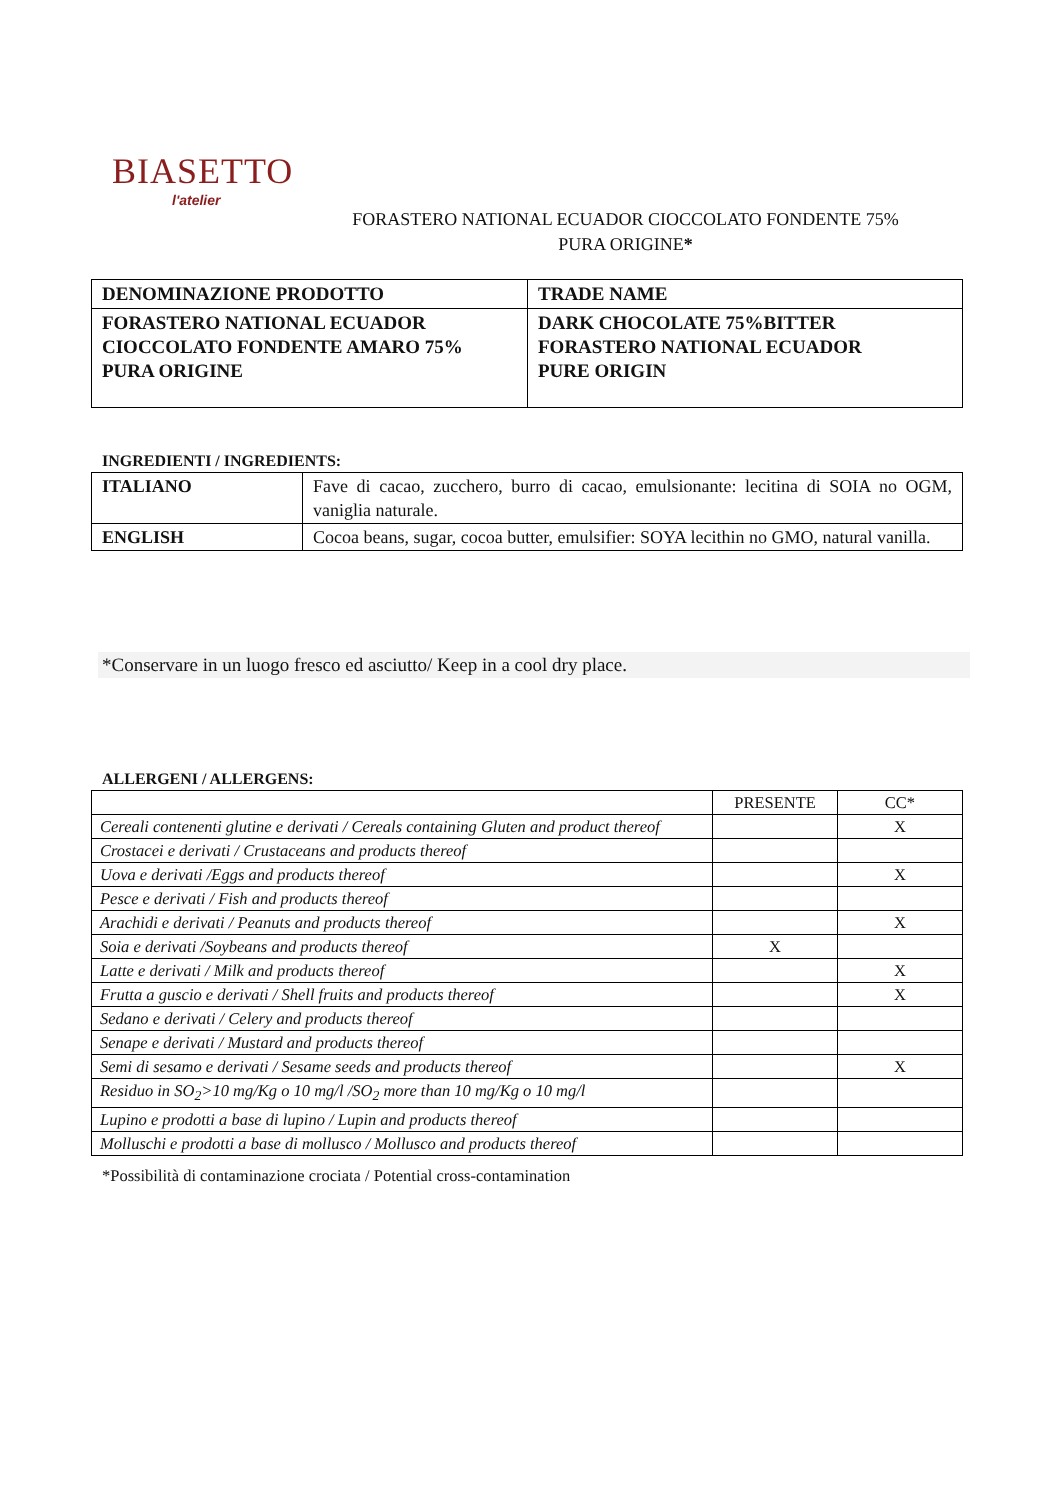BIASETTO
l'atelier
FORASTERO NATIONAL ECUADOR CIOCCOLATO FONDENTE 75%
PURA ORIGINE*
| DENOMINAZIONE PRODOTTO | TRADE NAME |
| FORASTERO NATIONAL ECUADOR CIOCCOLATO FONDENTE AMARO 75% PURA ORIGINE | DARK CHOCOLATE 75%BITTER FORASTERO NATIONAL ECUADOR PURE ORIGIN |
INGREDIENTI / INGREDIENTS:
| ITALIANO | Fave di cacao, zucchero, burro di cacao, emulsionante: lecitina di SOIA no OGM, vaniglia naturale. |
| ENGLISH | Cocoa beans, sugar, cocoa butter, emulsifier: SOYA lecithin no GMO, natural vanilla. |
*Conservare in un luogo fresco ed asciutto/ Keep in a cool dry place.
ALLERGENI / ALLERGENS:
| | PRESENTE | CC* |
| Cereali contenenti glutine e derivati / Cereals containing Gluten and product thereof | | X |
| Crostacei e derivati / Crustaceans and products thereof | | |
| Uova e derivati /Eggs and products thereof | | X |
| Pesce e derivati / Fish and products thereof | | |
| Arachidi e derivati / Peanuts and products thereof | | X |
| Soia e derivati /Soybeans and products thereof | X | |
| Latte e derivati / Milk and products thereof | | X |
| Frutta a guscio e derivati / Shell fruits and products thereof | | X |
| Sedano e derivati / Celery and products thereof | | |
| Senape e derivati / Mustard and products thereof | | |
| Semi di sesamo e derivati / Sesame seeds and products thereof | | X |
| Residuo in SO<sub>2</sub>>10 mg/Kg o 10 mg/l /SO<sub>2</sub> more than 10 mg/Kg o 10 mg/l | | |
| Lupino e prodotti a base di lupino / Lupin and products thereof | | |
| Molluschi e prodotti a base di mollusco / Mollusco and products thereof | | |
*Possibilità di contaminazione crociata / Potential cross-contamination